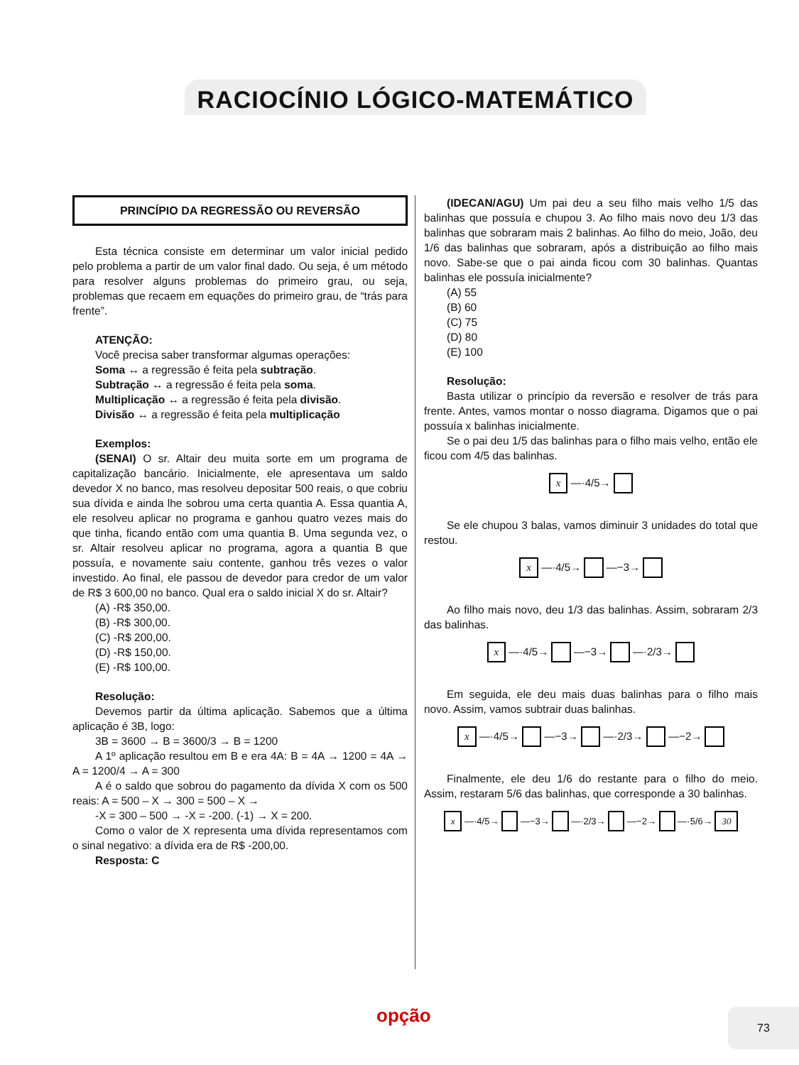RACIOCÍNIO LÓGICO-MATEMÁTICO
PRINCÍPIO DA REGRESSÃO OU REVERSÃO
Esta técnica consiste em determinar um valor inicial pedido pelo problema a partir de um valor final dado. Ou seja, é um método para resolver alguns problemas do primeiro grau, ou seja, problemas que recaem em equações do primeiro grau, de “trás para frente”.
ATENÇÃO:
Você precisa saber transformar algumas operações:
Soma ↔ a regressão é feita pela subtração.
Subtração ↔ a regressão é feita pela soma.
Multiplicação ↔ a regressão é feita pela divisão.
Divisão ↔ a regressão é feita pela multiplicação
Exemplos:
(SENAI) O sr. Altair deu muita sorte em um programa de capitalização bancário. Inicialmente, ele apresentava um saldo devedor X no banco, mas resolveu depositar 500 reais, o que cobriu sua dívida e ainda lhe sobrou uma certa quantia A. Essa quantia A, ele resolveu aplicar no programa e ganhou quatro vezes mais do que tinha, ficando então com uma quantia B. Uma segunda vez, o sr. Altair resolveu aplicar no programa, agora a quantia B que possuía, e novamente saiu contente, ganhou três vezes o valor investido. Ao final, ele passou de devedor para credor de um valor de R$ 3 600,00 no banco. Qual era o saldo inicial X do sr. Altair?
(A) -R$ 350,00.
(B) -R$ 300,00.
(C) -R$ 200,00.
(D) -R$ 150,00.
(E) -R$ 100,00.
Resolução:
Devemos partir da última aplicação. Sabemos que a última aplicação é 3B, logo:
3B = 3600 → B = 3600/3 → B = 1200
A 1º aplicação resultou em B e era 4A: B = 4A → 1200 = 4A → A = 1200/4 → A = 300
A é o saldo que sobrou do pagamento da dívida X com os 500 reais: A = 500 – X → 300 = 500 – X →
-X = 300 – 500 → -X = -200. (-1) → X = 200.
Como o valor de X representa uma dívida representamos com o sinal negativo: a dívida era de R$ -200,00.
Resposta: C
(IDECAN/AGU) Um pai deu a seu filho mais velho 1/5 das balinhas que possuía e chupou 3. Ao filho mais novo deu 1/3 das balinhas que sobraram mais 2 balinhas. Ao filho do meio, João, deu 1/6 das balinhas que sobraram, após a distribuição ao filho mais novo. Sabe-se que o pai ainda ficou com 30 balinhas. Quantas balinhas ele possuía inicialmente?
(A) 55
(B) 60
(C) 75
(D) 80
(E) 100
Resolução:
Basta utilizar o princípio da reversão e resolver de trás para frente. Antes, vamos montar o nosso diagrama. Digamos que o pai possuía x balinhas inicialmente.
Se o pai deu 1/5 das balinhas para o filho mais velho, então ele ficou com 4/5 das balinhas.
x —·4/5→
Se ele chupou 3 balas, vamos diminuir 3 unidades do total que restou.
x —·4/5→ —−3→
Ao filho mais novo, deu 1/3 das balinhas. Assim, sobraram 2/3 das balinhas.
x —·4/5→ —−3→ —·2/3→
Em seguida, ele deu mais duas balinhas para o filho mais novo. Assim, vamos subtrair duas balinhas.
x —·4/5→ —−3→ —·2/3→ —−2→
Finalmente, ele deu 1/6 do restante para o filho do meio. Assim, restaram 5/6 das balinhas, que corresponde a 30 balinhas.
x —·4/5→ —−3→ —·2/3→ —−2→ —·5/6→ 30
opção 73